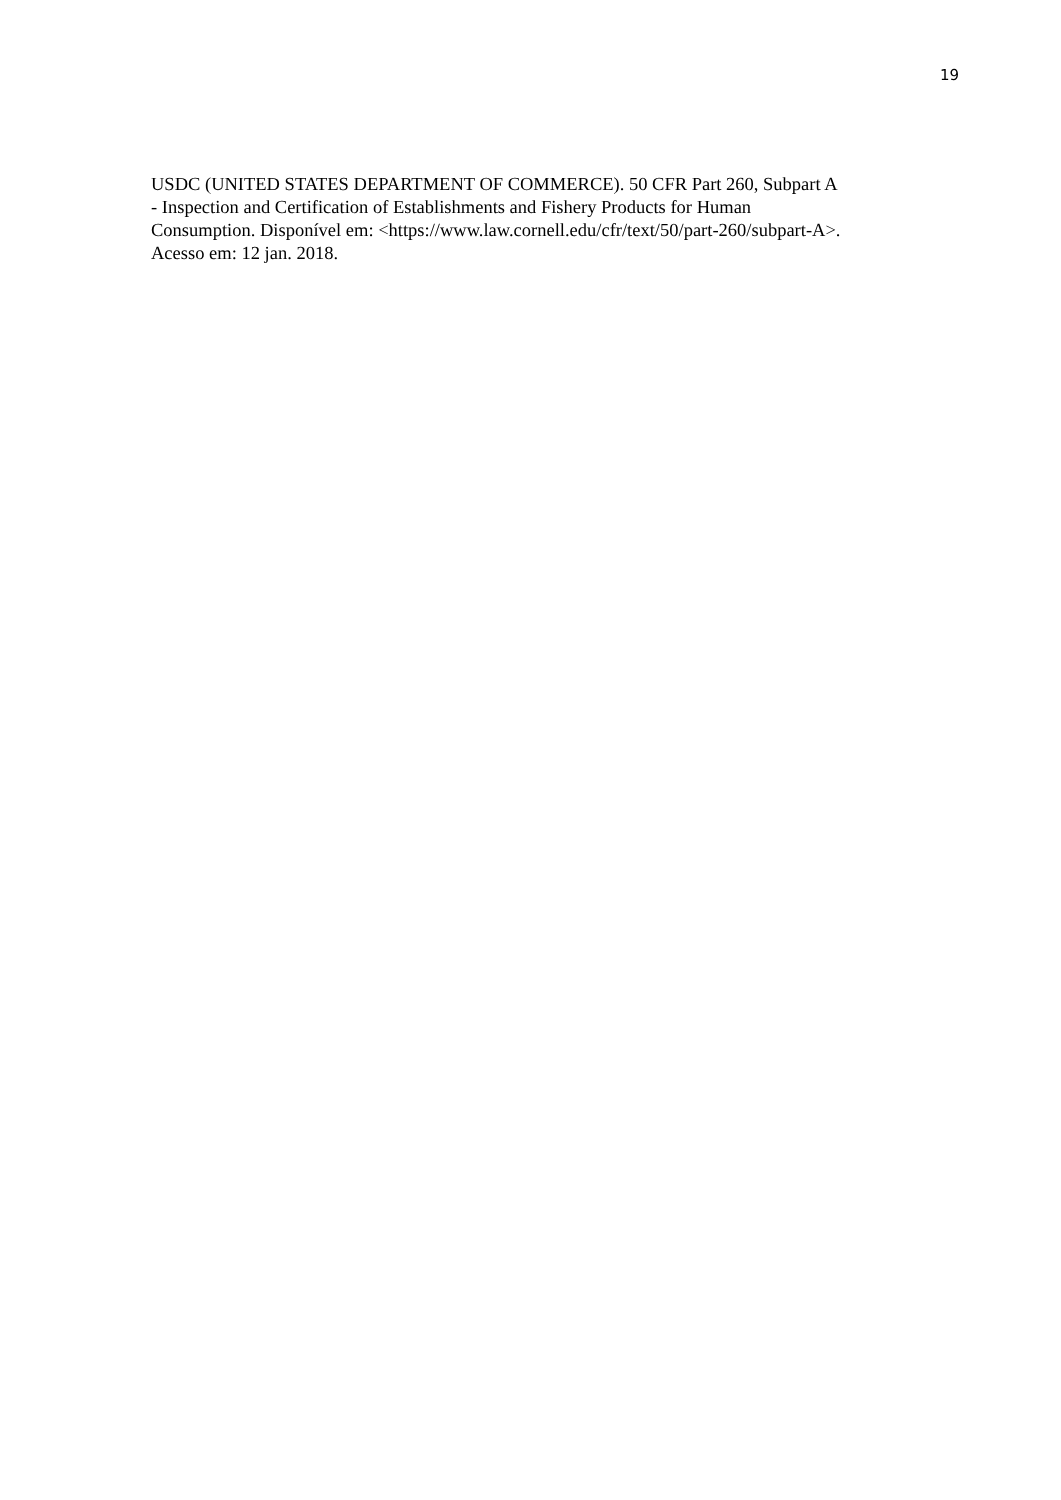19
USDC (UNITED STATES DEPARTMENT OF COMMERCE). 50 CFR Part 260, Subpart A
- Inspection and Certification of Establishments and Fishery Products for Human
Consumption. Disponível em: <https://www.law.cornell.edu/cfr/text/50/part-260/subpart-A>.
Acesso em: 12 jan. 2018.